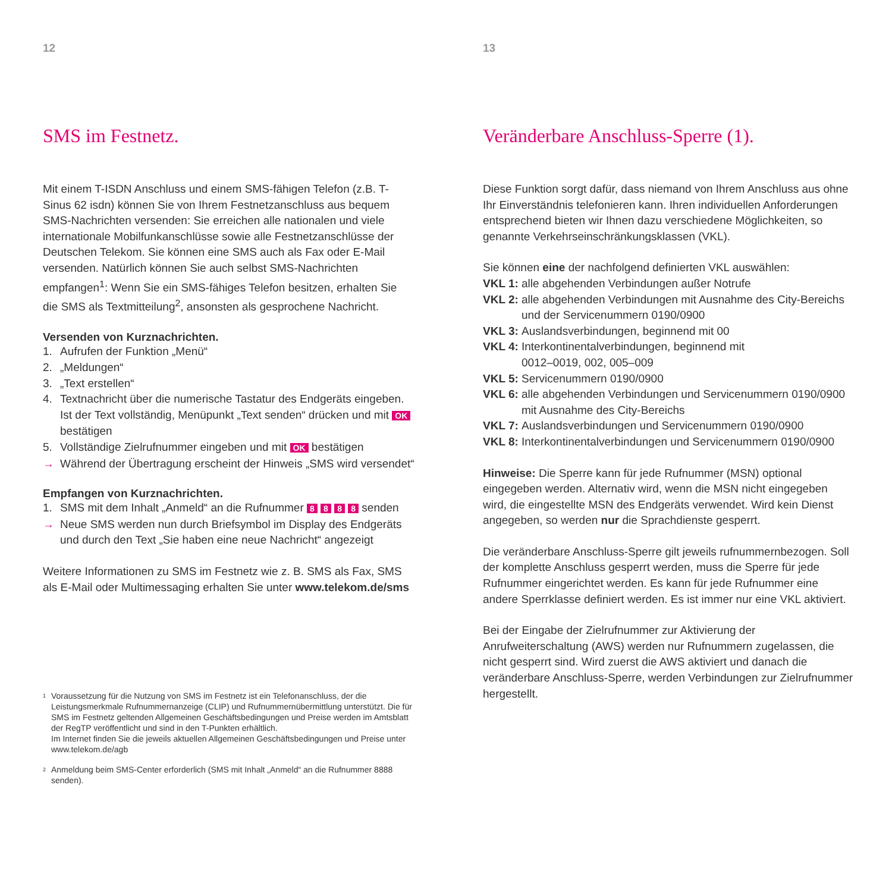12
SMS im Festnetz.
Mit einem T-ISDN Anschluss und einem SMS-fähigen Telefon (z.B. T-Sinus 62 isdn) können Sie von Ihrem Festnetzanschluss aus bequem SMS-Nachrichten versenden: Sie erreichen alle nationalen und viele internationale Mobilfunkanschlüsse sowie alle Festnetzanschlüsse der Deutschen Telekom. Sie können eine SMS auch als Fax oder E-Mail versenden. Natürlich können Sie auch selbst SMS-Nachrichten empfangen<sup>1</sup>: Wenn Sie ein SMS-fähiges Telefon besitzen, erhalten Sie die SMS als Textmitteilung<sup>2</sup>, ansonsten als gesprochene Nachricht.
Versenden von Kurznachrichten.
1. Aufrufen der Funktion „Menü“
2. „Meldungen“
3. „Text erstellen“
4. Textnachricht über die numerische Tastatur des Endgeräts eingeben. Ist der Text vollständig, Menüpunkt „Text senden“ drücken und mit OK bestätigen
5. Vollständige Zielrufnummer eingeben und mit OK bestätigen
→ Während der Übertragung erscheint der Hinweis „SMS wird versendet“
Empfangen von Kurznachrichten.
1. SMS mit dem Inhalt „Anmeld“ an die Rufnummer 8 8 8 8 senden
→ Neue SMS werden nun durch Briefsymbol im Display des Endgeräts und durch den Text „Sie haben eine neue Nachricht“ angezeigt
Weitere Informationen zu SMS im Festnetz wie z. B. SMS als Fax, SMS als E-Mail oder Multimessaging erhalten Sie unter www.telekom.de/sms
1 Voraussetzung für die Nutzung von SMS im Festnetz ist ein Telefonanschluss, der die Leistungsmerkmale Rufnummernanzeige (CLIP) und Rufnummernübermittlung unterstützt. Die für SMS im Festnetz geltenden Allgemeinen Geschäftsbedingungen und Preise werden im Amtsblatt der RegTP veröffentlicht und sind in den T-Punkten erhältlich.
Im Internet finden Sie die jeweils aktuellen Allgemeinen Geschäftsbedingungen und Preise unter www.telekom.de/agb
2 Anmeldung beim SMS-Center erforderlich (SMS mit Inhalt „Anmeld“ an die Rufnummer 8888 senden).
13
Veränderbare Anschluss-Sperre (1).
Diese Funktion sorgt dafür, dass niemand von Ihrem Anschluss aus ohne Ihr Einverständnis telefonieren kann. Ihren individuellen Anforderungen entsprechend bieten wir Ihnen dazu verschiedene Möglichkeiten, so genannte Verkehrseinschränkungsklassen (VKL).
Sie können eine der nachfolgend definierten VKL auswählen:
VKL 1: alle abgehenden Verbindungen außer Notrufe
VKL 2: alle abgehenden Verbindungen mit Ausnahme des City-Bereichs und der Servicenummern 0190/0900
VKL 3: Auslandsverbindungen, beginnend mit 00
VKL 4: Interkontinentalverbindungen, beginnend mit
0012–0019, 002, 005–009
VKL 5: Servicenummern 0190/0900
VKL 6: alle abgehenden Verbindungen und Servicenummern 0190/0900 mit Ausnahme des City-Bereichs
VKL 7: Auslandsverbindungen und Servicenummern 0190/0900
VKL 8: Interkontinentalverbindungen und Servicenummern 0190/0900
Hinweise: Die Sperre kann für jede Rufnummer (MSN) optional eingegeben werden. Alternativ wird, wenn die MSN nicht eingegeben wird, die eingestellte MSN des Endgeräts verwendet. Wird kein Dienst angegeben, so werden nur die Sprachdienste gesperrt.
Die veränderbare Anschluss-Sperre gilt jeweils rufnummernbezogen. Soll der komplette Anschluss gesperrt werden, muss die Sperre für jede Rufnummer eingerichtet werden. Es kann für jede Rufnummer eine andere Sperrklasse definiert werden. Es ist immer nur eine VKL aktiviert.
Bei der Eingabe der Zielrufnummer zur Aktivierung der Anrufweiterschaltung (AWS) werden nur Rufnummern zugelassen, die nicht gesperrt sind. Wird zuerst die AWS aktiviert und danach die veränderbare Anschluss-Sperre, werden Verbindungen zur Zielrufnummer hergestellt.